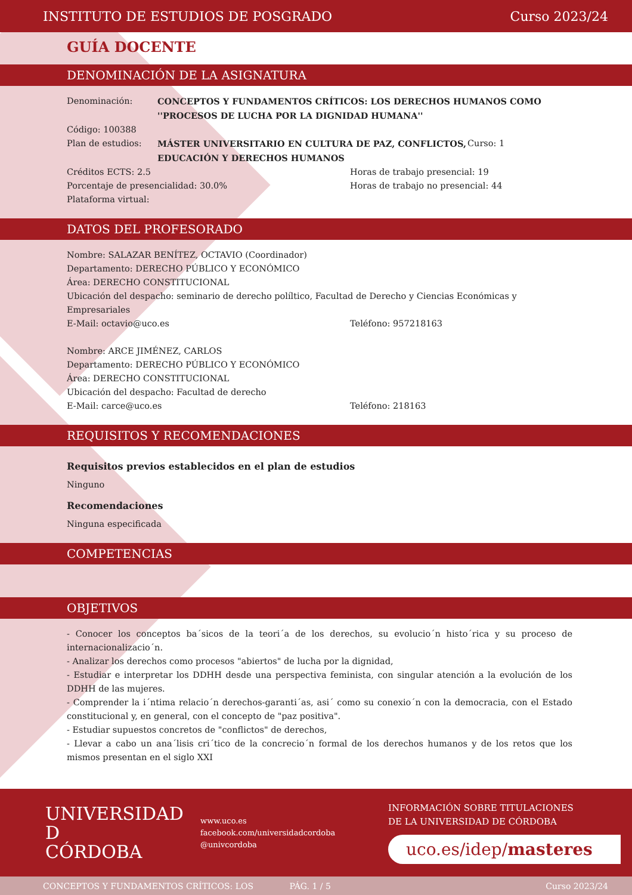INSTITUTO DE ESTUDIOS DE POSGRADO Curso 2023/24
GUÍA DOCENTE
DENOMINACIÓN DE LA ASIGNATURA
Denominación: CONCEPTOS Y FUNDAMENTOS CRÍTICOS: LOS DERECHOS HUMANOS COMO ''PROCESOS DE LUCHA POR LA DIGNIDAD HUMANA''
Código: 100388
Plan de estudios: MÁSTER UNIVERSITARIO EN CULTURA DE PAZ, CONFLICTOS, EDUCACIÓN Y DERECHOS HUMANOS
Curso: 1
Créditos ECTS: 2.5 Horas de trabajo presencial: 19
Porcentaje de presencialidad: 30.0% Horas de trabajo no presencial: 44
Plataforma virtual:
DATOS DEL PROFESORADO
Nombre: SALAZAR BENÍTEZ, OCTAVIO (Coordinador)
Departamento: DERECHO PÚBLICO Y ECONÓMICO
Área: DERECHO CONSTITUCIONAL
Ubicación del despacho: seminario de derecho políltico, Facultad de Derecho y Ciencias Económicas y Empresariales
E-Mail: octavio@uco.es Teléfono: 957218163
Nombre: ARCE JIMÉNEZ, CARLOS
Departamento: DERECHO PÚBLICO Y ECONÓMICO
Área: DERECHO CONSTITUCIONAL
Ubicación del despacho: Facultad de derecho
E-Mail: carce@uco.es Teléfono: 218163
REQUISITOS Y RECOMENDACIONES
Requisitos previos establecidos en el plan de estudios
Ninguno
Recomendaciones
Ninguna especificada
COMPETENCIAS
OBJETIVOS
- Conocer los conceptos ba´sicos de la teori´a de los derechos, su evolucio´n histo´rica y su proceso de internacionalizacio´n.
- Analizar los derechos como procesos "abiertos" de lucha por la dignidad,
- Estudiar e interpretar los DDHH desde una perspectiva feminista, con singular atención a la evolución de los DDHH de las mujeres.
- Comprender la i´ntima relacio´n derechos-garanti´as, asi´ como su conexio´n con la democracia, con el Estado constitucional y, en general, con el concepto de "paz positiva".
- Estudiar supuestos concretos de "conflictos" de derechos,
- Llevar a cabo un ana´lisis cri´tico de la concrecio´n formal de los derechos humanos y de los retos que los mismos presentan en el siglo XXI
UNIVERSIDAD
D
CÓRDOBA
www.uco.es
facebook.com/universidadcordoba
@univcordoba
INFORMACIÓN SOBRE TITULACIONES
DE LA UNIVERSIDAD DE CÓRDOBA
uco.es/idep/masteres
CONCEPTOS Y FUNDAMENTOS CRÍTICOS: LOS PÁG. 1 / 5 Curso 2023/24